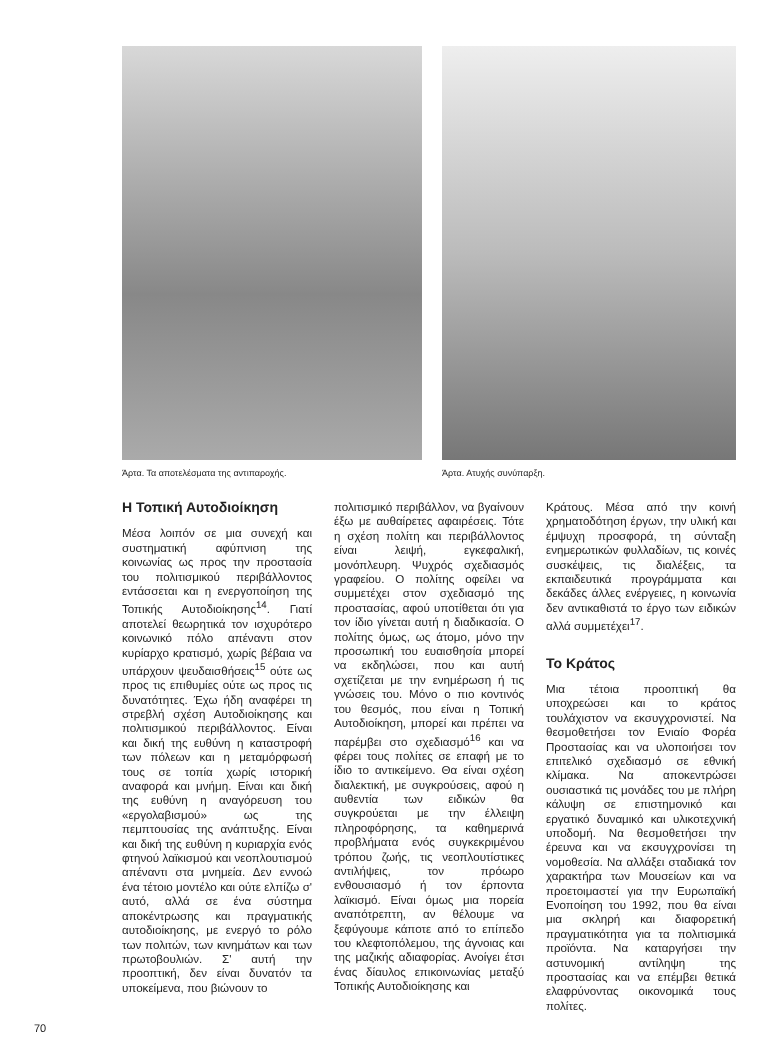Άρτα. Τα αποτελέσματα της αντιπαροχής.
Άρτα. Ατυχής συνύπαρξη.
Η Τοπική Αυτοδιοίκηση
Μέσα λοιπόν σε μια συνεχή και συστηματική αφύπνιση της κοινωνίας ως προς την προστασία του πολιτισμικού περιβάλλοντος εντάσσεται και η ενεργοποίηση της Τοπικής Αυτοδιοίκησης<sup>14</sup>. Γιατί αποτελεί θεωρητικά τον ισχυρότερο κοινωνικό πόλο απέναντι στον κυρίαρχο κρατισμό, χωρίς βέβαια να υπάρχουν ψευδαισθήσεις<sup>15</sup> ούτε ως προς τις επιθυμίες ούτε ως προς τις δυνατότητες. Έχω ήδη αναφέρει τη στρεβλή σχέση Αυτοδιοίκησης και πολιτισμικού περιβάλλοντος. Είναι και δική της ευθύνη η καταστροφή των πόλεων και η μεταμόρφωσή τους σε τοπία χωρίς ιστορική αναφορά και μνήμη. Είναι και δική της ευθύνη η αναγόρευση του «εργολαβισμού» ως της πεμπτουσίας της ανάπτυξης. Είναι και δική της ευθύνη η κυριαρχία ενός φτηνού λαϊκισμού και νεοπλουτισμού απέναντι στα μνημεία. Δεν εννοώ ένα τέτοιο μοντέλο και ούτε ελπίζω σ' αυτό, αλλά σε ένα σύστημα αποκέντρωσης και πραγματικής αυτοδιοίκησης, με ενεργό το ρόλο των πολιτών, των κινημάτων και των πρωτοβουλιών. Σ' αυτή την προοπτική, δεν είναι δυνατόν τα υποκείμενα, που βιώνουν το
πολιτισμικό περιβάλλον, να βγαίνουν έξω με αυθαίρετες αφαιρέσεις. Τότε η σχέση πολίτη και περιβάλλοντος είναι λειψή, εγκεφαλική, μονόπλευρη. Ψυχρός σχεδιασμός γραφείου. Ο πολίτης οφείλει να συμμετέχει στον σχεδιασμό της προστασίας, αφού υποτίθεται ότι για τον ίδιο γίνεται αυτή η διαδικασία. Ο πολίτης όμως, ως άτομο, μόνο την προσωπική του ευαισθησία μπορεί να εκδηλώσει, που και αυτή σχετίζεται με την ενημέρωση ή τις γνώσεις του. Μόνο ο πιο κοντινός του θεσμός, που είναι η Τοπική Αυτοδιοίκηση, μπορεί και πρέπει να παρέμβει στο σχεδιασμό<sup>16</sup> και να φέρει τους πολίτες σε επαφή με το ίδιο το αντικείμενο. Θα είναι σχέση διαλεκτική, με συγκρούσεις, αφού η αυθεντία των ειδικών θα συγκρούεται με την έλλειψη πληροφόρησης, τα καθημερινά προβλήματα ενός συγκεκριμένου τρόπου ζωής, τις νεοπλουτίστικες αντιλήψεις, τον πρόωρο ενθουσιασμό ή τον έρποντα λαϊκισμό. Είναι όμως μια πορεία αναπότρεπτη, αν θέλουμε να ξεφύγουμε κάποτε από το επίπεδο του κλεφτοπόλεμου, της άγνοιας και της μαζικής αδιαφορίας. Ανοίγει έτσι ένας δίαυλος επικοινωνίας μεταξύ Τοπικής Αυτοδιοίκησης και
Κράτους. Μέσα από την κοινή χρηματοδότηση έργων, την υλική και έμψυχη προσφορά, τη σύνταξη ενημερωτικών φυλλαδίων, τις κοινές συσκέψεις, τις διαλέξεις, τα εκπαιδευτικά προγράμματα και δεκάδες άλλες ενέργειες, η κοινωνία δεν αντικαθιστά το έργο των ειδικών αλλά συμμετέχει<sup>17</sup>.
Το Κράτος
Μια τέτοια προοπτική θα υποχρεώσει και το κράτος τουλάχιστον να εκσυγχρονιστεί. Να θεσμοθετήσει τον Ενιαίο Φορέα Προστασίας και να υλοποιήσει τον επιτελικό σχεδιασμό σε εθνική κλίμακα. Να αποκεντρώσει ουσιαστικά τις μονάδες του με πλήρη κάλυψη σε επιστημονικό και εργατικό δυναμικό και υλικοτεχνική υποδομή. Να θεσμοθετήσει την έρευνα και να εκσυγχρονίσει τη νομοθεσία. Να αλλάξει σταδιακά τον χαρακτήρα των Μουσείων και να προετοιμαστεί για την Ευρωπαϊκή Ενοποίηση του 1992, που θα είναι μια σκληρή και διαφορετική πραγματικότητα για τα πολιτισμικά προϊόντα. Να καταργήσει την αστυνομική αντίληψη της προστασίας και να επέμβει θετικά ελαφρύνοντας οικονομικά τους πολίτες.
70